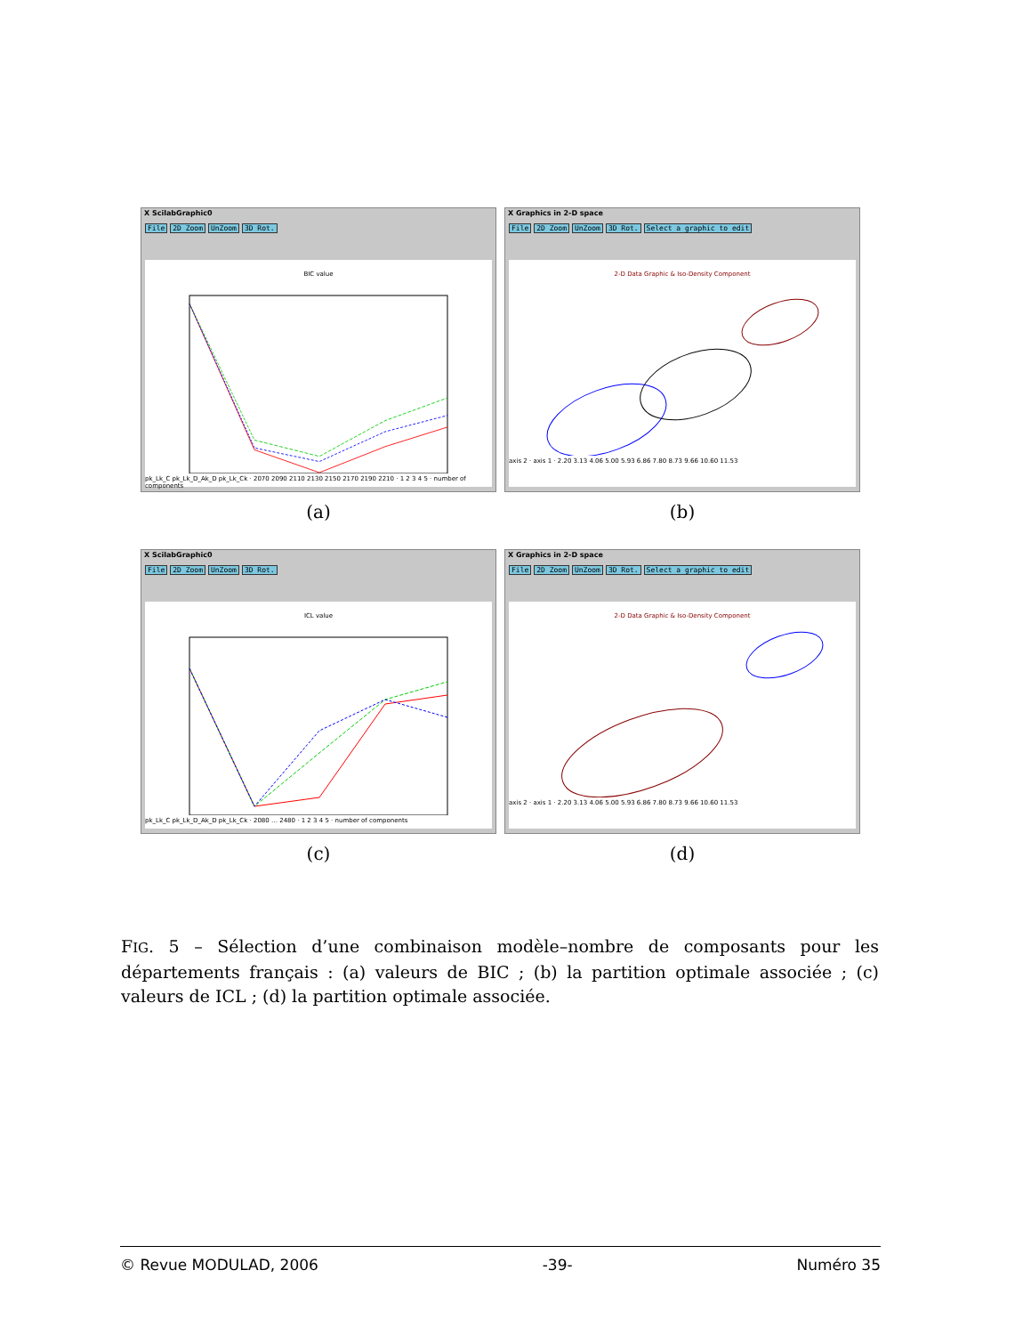X ScilabGraphic0
File 2D Zoom UnZoom 3D Rot.
BIC value
pk_Lk_C pk_Lk_D_Ak_D pk_Lk_Ck · 2070 2090 2110 2130 2150 2170 2190 2210 · 1 2 3 4 5 · number of components
(a)
X Graphics in 2-D space
File 2D Zoom UnZoom 3D Rot. Select a graphic to edit
2-D Data Graphic & Iso-Density Component
axis 2 · axis 1 · 2.20 3.13 4.06 5.00 5.93 6.86 7.80 8.73 9.66 10.60 11.53
(b)
X ScilabGraphic0
File 2D Zoom UnZoom 3D Rot.
ICL value
pk_Lk_C pk_Lk_D_Ak_D pk_Lk_Ck · 2080 … 2480 · 1 2 3 4 5 · number of components
(c)
X Graphics in 2-D space
File 2D Zoom UnZoom 3D Rot. Select a graphic to edit
2-D Data Graphic & Iso-Density Component
axis 2 · axis 1 · 2.20 3.13 4.06 5.00 5.93 6.86 7.80 8.73 9.66 10.60 11.53
(d)
FIG. 5 – Sélection d’une combinaison modèle–nombre de composants pour les départements français : (a) valeurs de BIC ; (b) la partition optimale associée ; (c) valeurs de ICL ; (d) la partition optimale associée.
© Revue MODULAD, 2006 -39- Numéro 35